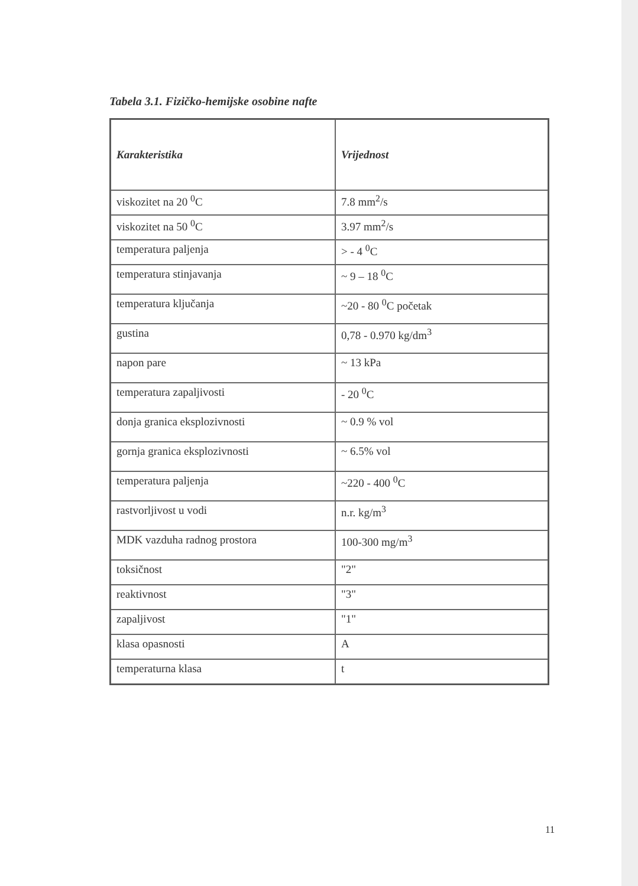Tabela 3.1. Fizičko-hemijske osobine nafte
| Karakteristika | Vrijednost |
| --- | --- |
| viskozitet na 20 <sup>0</sup>C | 7.8 mm<sup>2</sup>/s |
| viskozitet na 50 <sup>0</sup>C | 3.97 mm<sup>2</sup>/s |
| temperatura paljenja | > - 4 <sup>0</sup>C |
| temperatura stinjavanja | ~ 9 – 18 <sup>0</sup>C |
| temperatura ključanja | ~20 - 80 <sup>0</sup>C početak |
| gustina | 0,78 - 0.970 kg/dm<sup>3</sup> |
| napon pare | ~ 13 kPa |
| temperatura zapaljivosti | - 20 <sup>0</sup>C |
| donja granica eksplozivnosti | ~ 0.9 % vol |
| gornja granica eksplozivnosti | ~ 6.5% vol |
| temperatura paljenja | ~220 - 400 <sup>0</sup>C |
| rastvorljivost u vodi | n.r. kg/m<sup>3</sup> |
| MDK vazduha radnog prostora | 100-300 mg/m<sup>3</sup> |
| toksičnost | "2" |
| reaktivnost | "3" |
| zapaljivost | "1" |
| klasa opasnosti | A |
| temperaturna klasa | t |
11